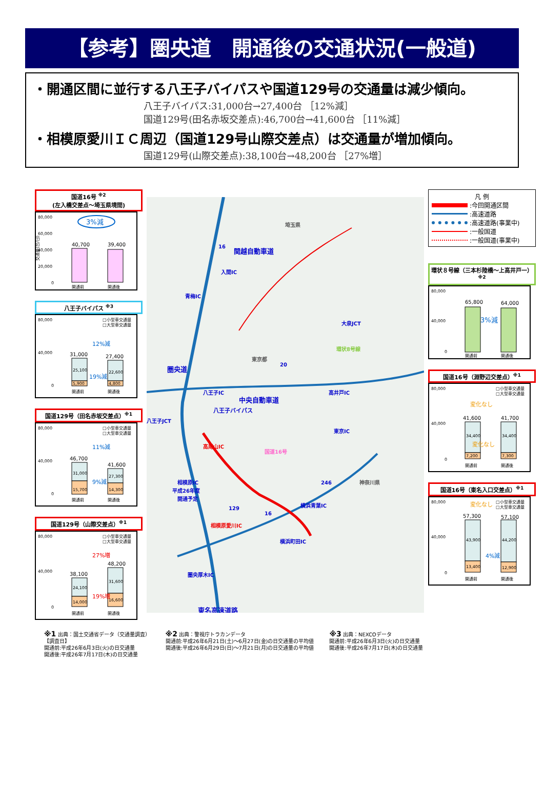【参考】圏央道　開通後の交通状況(一般道)
・開通区間に並行する八王子バイパスや国道129号の交通量は減少傾向。
八王子バイパス:31,000台→27,400台 ［12%減］
国道129号(田名赤坂交差点):46,700台→41,600台 ［11%減］
・相模原愛川ＩＣ周辺（国道129号山際交差点）は交通量が増加傾向。
国道129号(山際交差点):38,100台→48,200台 ［27%増］
国道16号 <sup>※2</sup>
(左入橋交差点～埼玉県境間)
80,000
60,000
40,000
20,000
0
交通量(台/日)
3%減
40,700
39,400
開通前
開通後
八王子バイパス <sup>※3</sup>
80,000
40,000
0
□小型車交通量
□大型車交通量
12%減
31,000
27,400
25,100
22,600
5,900
4,800
19%減
開通前
開通後
国道129号（田名赤坂交差点）<sup>※1</sup>
80,000
40,000
0
□小型車交通量
□大型車交通量
11%減
46,700
41,600
31,000
27,300
15,700
14,300
9%減
開通前
開通後
国道129号（山際交差点）<sup>※1</sup>
80,000
40,000
0
□小型車交通量
□大型車交通量
27%増
38,100
48,200
24,100
31,600
14,000
16,600
19%増
開通前
開通後
埼玉県
東京都
神奈川県
入間IC
青梅IC
八王子IC
中央自動車道
八王子JCT
高尾山IC
相模原IC
平成26年度
開通予定
相模原愛川IC
圏央厚木IC
東名高速道路
大泉JCT
高井戸IC
東京IC
横浜青葉IC
横浜町田IC
関越自動車道
20
246
16
129
16
圏央道
国道16号
八王子バイパス
環状8号線
凡 例
:今回開通区間
:高速道路
:高速道路(事業中)
:一般国道
:一般国道(事業中)
環状８号線（三本杉陸橋～上高井戸一）<sup>※2</sup>
80,000
40,000
0
65,800
64,000
3%減
開通前
開通後
国道16号（淵野辺交差点）<sup>※1</sup>
80,000
40,000
0
□小型車交通量
□大型車交通量
変化なし
41,600
41,700
34,400
34,400
7,200
7,300
変化なし
開通前
開通後
国道16号（東名入口交差点）<sup>※1</sup>
80,000
40,000
0
□小型車交通量
□大型車交通量
変化なし
57,300
57,100
43,900
44,200
13,400
12,900
4%減
開通前
開通後
※1 出典：国土交通省データ（交通量調査）
【調査日】
開通前:平成26年6月3日(火)の日交通量
開通後:平成26年7月17日(木)の日交通量
※2 出典：警視庁トラカンデータ
開通前:平成26年6月21日(土)～6月27日(金)の日交通量の平均値
開通後:平成26年6月29日(日)～7月21日(月)の日交通量の平均値
※3 出典：NEXCOデータ
開通前:平成26年6月3日(火)の日交通量
開通後:平成26年7月17日(木)の日交通量